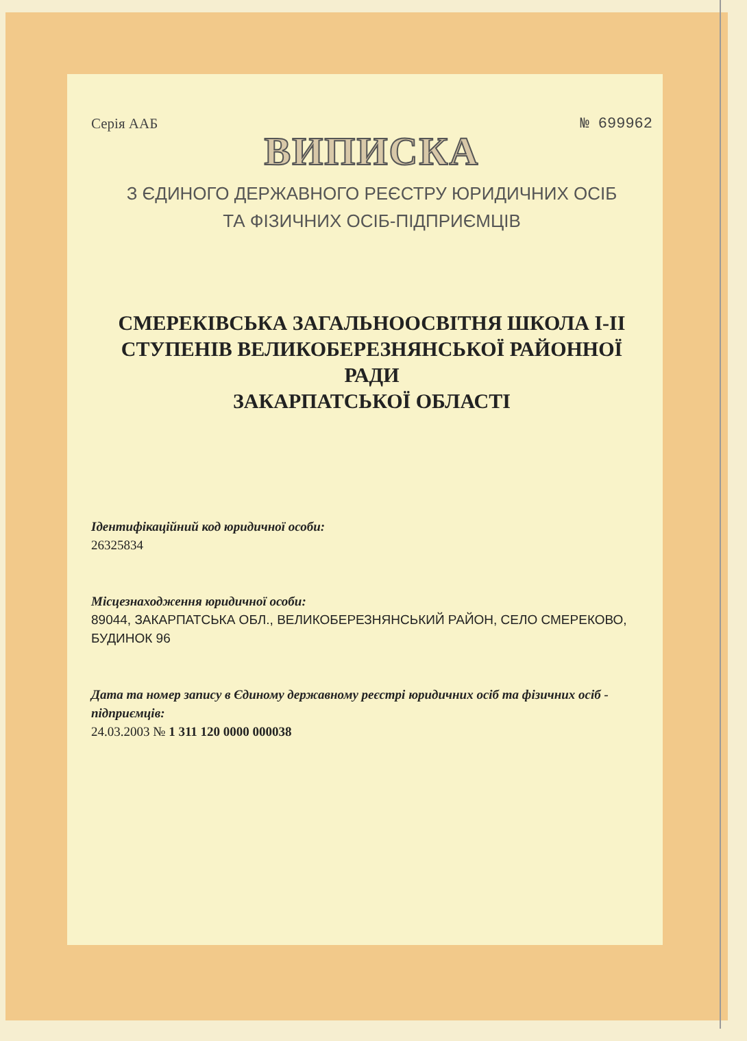Серія ААБ № 699962
ВИПИСКА
З ЄДИНОГО ДЕРЖАВНОГО РЕЄСТРУ ЮРИДИЧНИХ ОСІБ
ТА ФІЗИЧНИХ ОСІБ-ПІДПРИЄМЦІВ
СМЕРЕКІВСЬКА ЗАГАЛЬНООСВІТНЯ ШКОЛА І-ІІ
СТУПЕНІВ ВЕЛИКОБЕРЕЗНЯНСЬКОЇ РАЙОННОЇ РАДИ
ЗАКАРПАТСЬКОЇ ОБЛАСТІ
Ідентифікаційний код юридичної особи:
26325834
Місцезнаходження юридичної особи:
89044, ЗАКАРПАТСЬКА ОБЛ., ВЕЛИКОБЕРЕЗНЯНСЬКИЙ РАЙОН, СЕЛО СМЕРЕКОВО, БУДИНОК 96
Дата та номер запису в Єдиному державному реєстрі юридичних осіб та фізичних осіб - підприємців:
24.03.2003 № 1 311 120 0000 000038